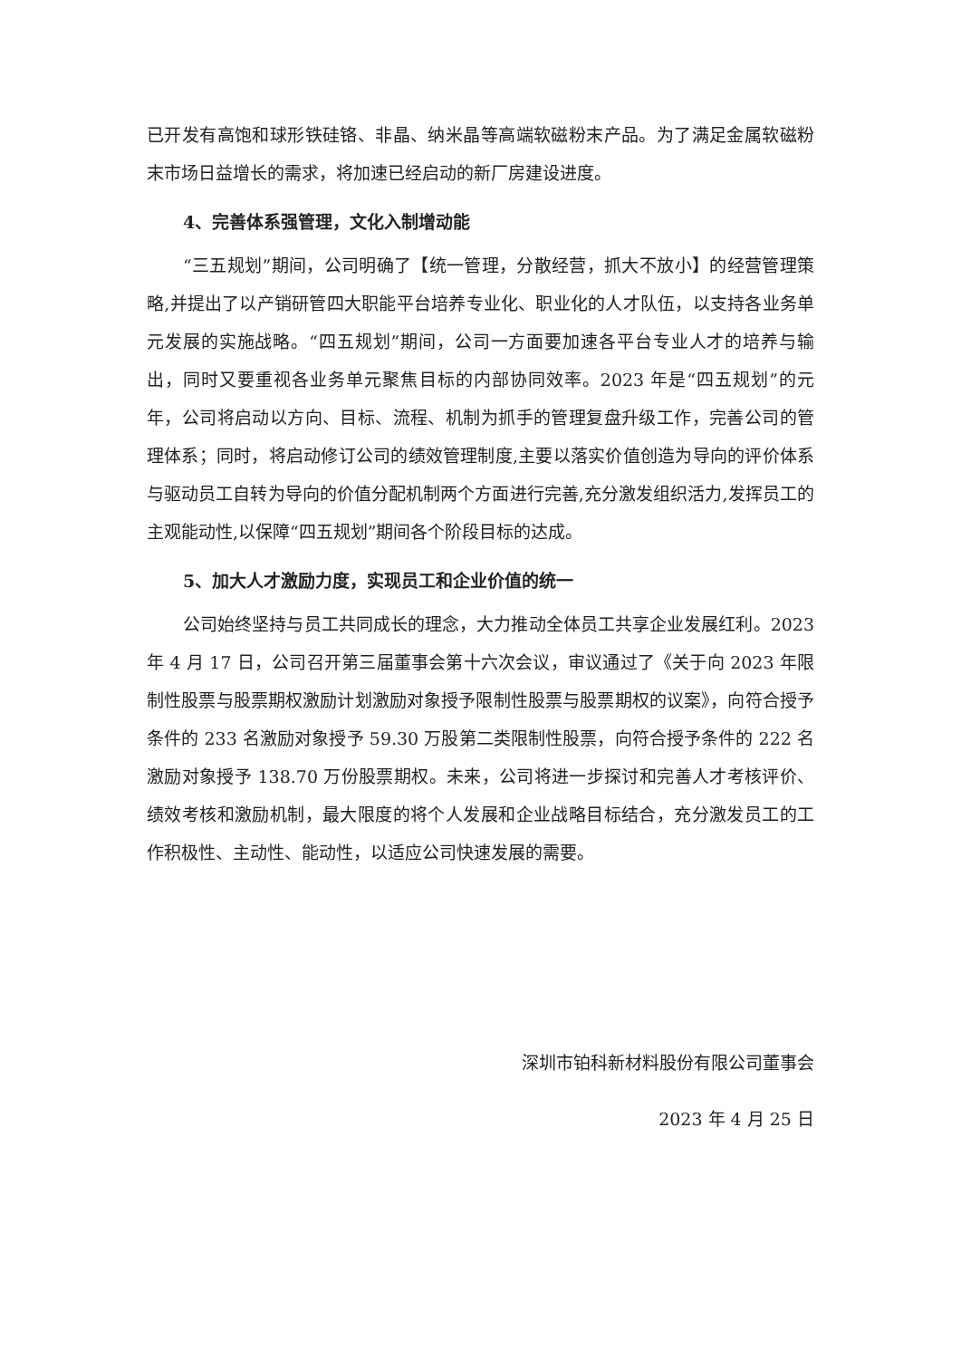已开发有高饱和球形铁硅铬、非晶、纳米晶等高端软磁粉末产品。为了满足金属软磁粉末市场日益增长的需求，将加速已经启动的新厂房建设进度。
4、完善体系强管理，文化入制增动能
“三五规划”期间，公司明确了【统一管理，分散经营，抓大不放小】的经营管理策略,并提出了以产销研管四大职能平台培养专业化、职业化的人才队伍，以支持各业务单元发展的实施战略。“四五规划”期间，公司一方面要加速各平台专业人才的培养与输出，同时又要重视各业务单元聚焦目标的内部协同效率。2023 年是“四五规划”的元年，公司将启动以方向、目标、流程、机制为抓手的管理复盘升级工作，完善公司的管理体系；同时，将启动修订公司的绩效管理制度,主要以落实价值创造为导向的评价体系与驱动员工自转为导向的价值分配机制两个方面进行完善,充分激发组织活力,发挥员工的主观能动性,以保障“四五规划”期间各个阶段目标的达成。
5、加大人才激励力度，实现员工和企业价值的统一
公司始终坚持与员工共同成长的理念，大力推动全体员工共享企业发展红利。2023 年 4 月 17 日，公司召开第三届董事会第十六次会议，审议通过了《关于向 2023 年限制性股票与股票期权激励计划激励对象授予限制性股票与股票期权的议案》，向符合授予条件的 233 名激励对象授予 59.30 万股第二类限制性股票，向符合授予条件的 222 名激励对象授予 138.70 万份股票期权。未来，公司将进一步探讨和完善人才考核评价、绩效考核和激励机制，最大限度的将个人发展和企业战略目标结合，充分激发员工的工作积极性、主动性、能动性，以适应公司快速发展的需要。
深圳市铂科新材料股份有限公司董事会
2023 年 4 月 25 日